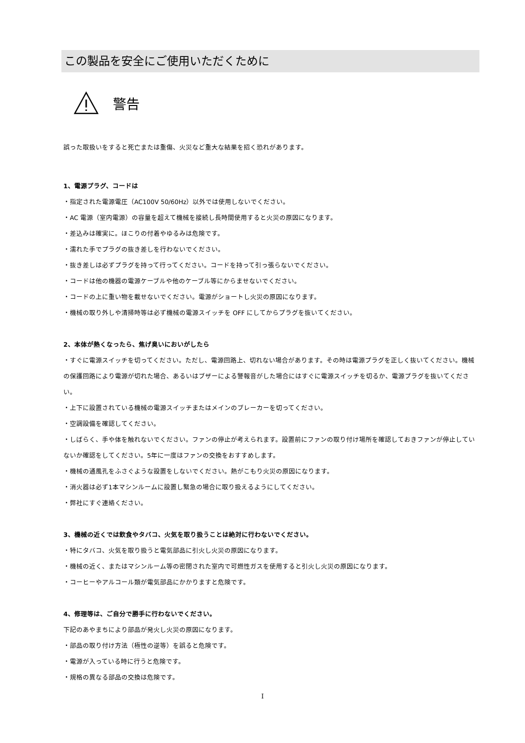この製品を安全にご使用いただくために
警告
誤った取扱いをすると死亡または重傷、火災など重大な結果を招く恐れがあります。
1、電源プラグ、コードは
・指定された電源電圧（AC100V 50/60Hz）以外では使用しないでください。
・AC 電源（室内電源）の容量を超えて機械を接続し長時間使用すると火災の原因になります。
・差込みは確実に。ほこりの付着やゆるみは危険です。
・濡れた手でプラグの抜き差しを行わないでください。
・抜き差しは必ずプラグを持って行ってください。コードを持って引っ張らないでください。
・コードは他の機器の電源ケーブルや他のケーブル等にからませないでください。
・コードの上に重い物を載せないでください。電源がショートし火災の原因になります。
・機械の取り外しや清掃時等は必ず機械の電源スイッチを OFF にしてからプラグを抜いてください。
2、本体が熱くなったら、焦げ臭いにおいがしたら
・すぐに電源スイッチを切ってください。ただし、電源回路上、切れない場合があります。その時は電源プラグを正しく抜いてください。機械の保護回路により電源が切れた場合、あるいはブザーによる警報音がした場合にはすぐに電源スイッチを切るか、電源プラグを抜いてください。
・上下に設置されている機械の電源スイッチまたはメインのブレーカーを切ってください。
・空調設備を確認してください。
・しばらく、手や体を触れないでください。ファンの停止が考えられます。設置前にファンの取り付け場所を確認しておきファンが停止していないか確認をしてください。5年に一度はファンの交換をおすすめします。
・機械の通風孔をふさぐような設置をしないでください。熱がこもり火災の原因になります。
・消火器は必ず1本マシンルームに設置し緊急の場合に取り扱えるようにしてください。
・弊社にすぐ連絡ください。
3、機械の近くでは飲食やタバコ、火気を取り扱うことは絶対に行わないでください。
・特にタバコ、火気を取り扱うと電気部品に引火し火災の原因になります。
・機械の近く、またはマシンルーム等の密閉された室内で可燃性ガスを使用すると引火し火災の原因になります。
・コーヒーやアルコール類が電気部品にかかりますと危険です。
4、修理等は、ご自分で勝手に行わないでください。
下記のあやまちにより部品が発火し火災の原因になります。
・部品の取り付け方法（極性の逆等）を誤ると危険です。
・電源が入っている時に行うと危険です。
・規格の異なる部品の交換は危険です。
I